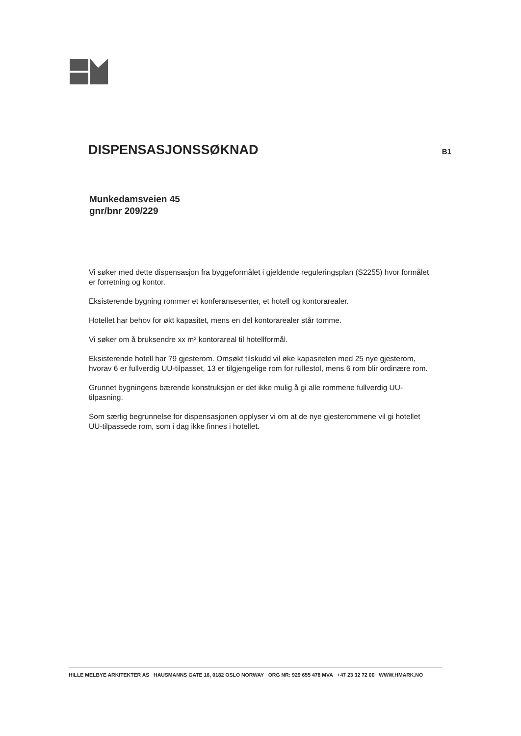DISPENSASJONSSØKNAD
B1
Munkedamsveien 45
gnr/bnr 209/229
Vi søker med dette dispensasjon fra byggeformålet i gjeldende reguleringsplan (S2255) hvor formålet er forretning og kontor.
Eksisterende bygning rommer et konferansesenter, et hotell og kontorarealer.
Hotellet har behov for økt kapasitet, mens en del kontorarealer står tomme.
Vi søker om å bruksendre xx m² kontorareal til hotellformål.
Eksisterende hotell har 79 gjesterom. Omsøkt tilskudd vil øke kapasiteten med 25 nye gjesterom, hvorav 6 er fullverdig UU-tilpasset, 13 er tilgjengelige rom for rullestol, mens 6 rom blir ordinære rom.
Grunnet bygningens bærende konstruksjon er det ikke mulig å gi alle rommene fullverdig UU-tilpasning.
Som særlig begrunnelse for dispensasjonen opplyser vi om at de nye gjesterommene vil gi hotellet UU-tilpassede rom, som i dag ikke finnes i hotellet.
HILLE MELBYE ARKITEKTER AS HAUSMANNS GATE 16, 0182 OSLO NORWAY ORG NR: 929 655 478 MVA +47 23 32 72 00 WWW.HMARK.NO